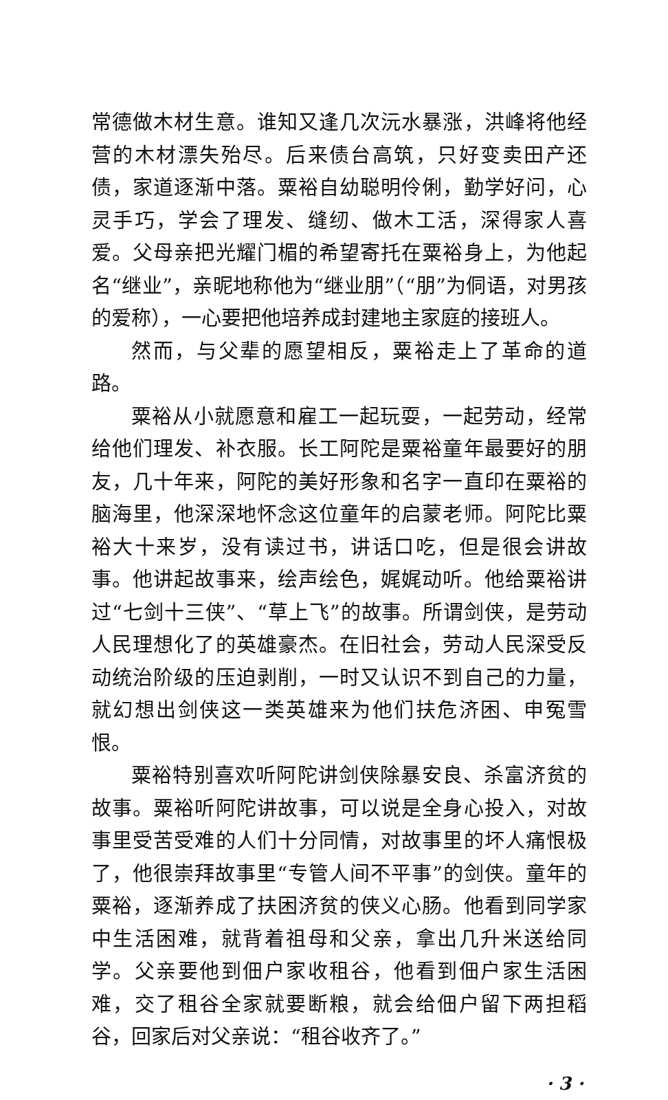常德做木材生意。谁知又逢几次沅水暴涨，洪峰将他经营的木材漂失殆尽。后来债台高筑，只好变卖田产还债，家道逐渐中落。粟裕自幼聪明伶俐，勤学好问，心灵手巧，学会了理发、缝纫、做木工活，深得家人喜爱。父母亲把光耀门楣的希望寄托在粟裕身上，为他起名“继业”，亲昵地称他为“继业朋”（“朋”为侗语，对男孩的爱称），一心要把他培养成封建地主家庭的接班人。
然而，与父辈的愿望相反，粟裕走上了革命的道路。
粟裕从小就愿意和雇工一起玩耍，一起劳动，经常给他们理发、补衣服。长工阿陀是粟裕童年最要好的朋友，几十年来，阿陀的美好形象和名字一直印在粟裕的脑海里，他深深地怀念这位童年的启蒙老师。阿陀比粟裕大十来岁，没有读过书，讲话口吃，但是很会讲故事。他讲起故事来，绘声绘色，娓娓动听。他给粟裕讲过“七剑十三侠”、“草上飞”的故事。所谓剑侠，是劳动人民理想化了的英雄豪杰。在旧社会，劳动人民深受反动统治阶级的压迫剥削，一时又认识不到自己的力量，就幻想出剑侠这一类英雄来为他们扶危济困、申冤雪恨。
粟裕特别喜欢听阿陀讲剑侠除暴安良、杀富济贫的故事。粟裕听阿陀讲故事，可以说是全身心投入，对故事里受苦受难的人们十分同情，对故事里的坏人痛恨极了，他很崇拜故事里“专管人间不平事”的剑侠。童年的粟裕，逐渐养成了扶困济贫的侠义心肠。他看到同学家中生活困难，就背着祖母和父亲，拿出几升米送给同学。父亲要他到佃户家收租谷，他看到佃户家生活困难，交了租谷全家就要断粮，就会给佃户留下两担稻谷，回家后对父亲说：“租谷收齐了。”
· 3 ·